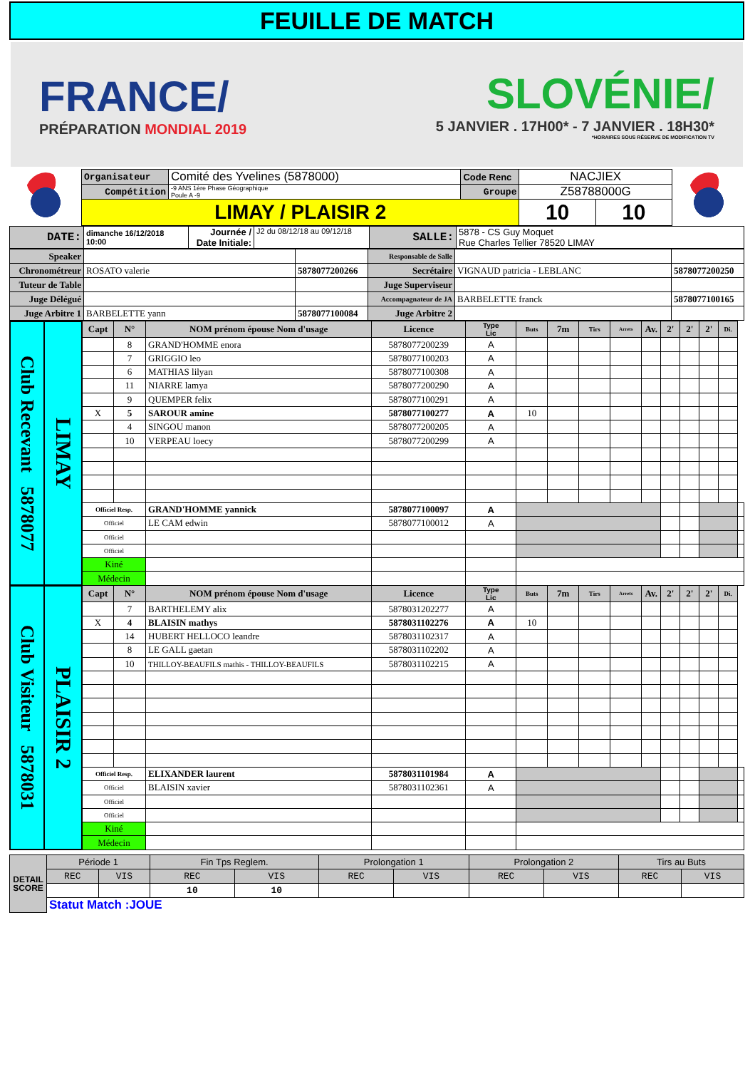FEUILLE DE MATCH
FRANCE/
PRÉPARATION MONDIAL 2019
SLOVÉNIE/
5 JANVIER . 17H00* - 7 JANVIER . 18H30*
*HORAIRES SOUS RÉSERVE DE MODIFICATION TV
| | Organisateur | Comité des Yvelines (5878000) | Code Renc | NACJIEX | | |
| | Compétition | -9 ANS 1ère Phase Géographique Poule A -9 | Groupe | Z58788000G | | |
| | LIMAY / PLAISIR 2 | | | 10 | 10 | |
| DATE: | dimanche 16/12/2018 10:00 | Journée / Date Initiale: | J2 du 08/12/18 au 09/12/18 | SALLE: | 5878 - CS Guy Moquet Rue Charles Tellier 78520 LIMAY |
| Speaker | | | Responsable de Salle | | |
| Chronométreur | ROSATO valerie | 5878077200266 | Secrétaire | VIGNAUD patricia - LEBLANC | 5878077200250 |
| Tuteur de Table | | | Juge Superviseur | | |
| Juge Délégué | | | Accompagnateur de JA | BARBELETTE franck | 5878077100165 |
| Juge Arbitre 1 | BARBELETTE yann | 5878077100084 | Juge Arbitre 2 | | |
| Club Recevant 5878077 LIMAY | Capt | N° | NOM prénom épouse Nom d'usage | Licence | Type Lic | Buts | 7m | Tirs | Arrets | Av. | 2' | 2' | 2' | Di. | |
| | | 8 | GRAND'HOMME enora | 5878077200239 | A | | | | | | | | | | |
| | | 7 | GRIGGIO leo | 5878077100203 | A | | | | | | | | | | |
| | | 6 | MATHIAS lilyan | 5878077100308 | A | | | | | | | | | | |
| | | 11 | NIARRE lamya | 5878077200290 | A | | | | | | | | | | |
| | | 9 | QUEMPER felix | 5878077100291 | A | | | | | | | | | | |
| | X | 5 | SAROUR amine | 5878077100277 | A | 10 | | | | | | | | | |
| | | 4 | SINGOU manon | 5878077200205 | A | | | | | | | | | | |
| | | 10 | VERPEAU loecy | 5878077200299 | A | | | | | | | | | | |
| | Officiel Resp. | | GRAND'HOMME yannick | 5878077100097 | A | | | | | | | | | | |
| | Officiel | | LE CAM edwin | 5878077100012 | A | | | | | | | | | | |
| | Officiel | | | | | | | | | | | | | | |
| | Officiel | | | | | | | | | | | | | | |
| | Kiné | | | | | | | | | | | | | | |
| | Médecin | | | | | | | | | | | | | | |
| Club Visiteur 5878031 PLAISIR 2 | Capt | N° | NOM prénom épouse Nom d'usage | Licence | Type Lic | Buts | 7m | Tirs | Arrets | Av. | 2' | 2' | 2' | Di. | |
| | | 7 | BARTHELEMY alix | 5878031202277 | A | | | | | | | | | | |
| | X | 4 | BLAISIN mathys | 5878031102276 | A | 10 | | | | | | | | | |
| | | 14 | HUBERT HELLOCO leandre | 5878031102317 | A | | | | | | | | | | |
| | | 8 | LE GALL gaetan | 5878031102202 | A | | | | | | | | | | |
| | | 10 | THILLOY-BEAUFILS mathis - THILLOY-BEAUFILS | 5878031102215 | A | | | | | | | | | | |
| | Officiel Resp. | | ELIXANDER laurent | 5878031101984 | A | | | | | | | | | | |
| | Officiel | | BLAISIN xavier | 5878031102361 | A | | | | | | | | | | |
| | Officiel | | | | | | | | | | | | | | |
| | Officiel | | | | | | | | | | | | | | |
| | Kiné | | | | | | | | | | | | | | |
| | Médecin | | | | | | | | | | | | | | |
| DETAIL SCORE | Période 1 | | Fin Tps Reglem. | | Prolongation 1 | | Prolongation 2 | | Tirs au Buts | |
| | REC | VIS | REC | VIS | REC | VIS | REC | VIS | REC | VIS |
| | | | 10 | 10 | | | | | | |
| | Statut Match :JOUE | | | | | | | | | |